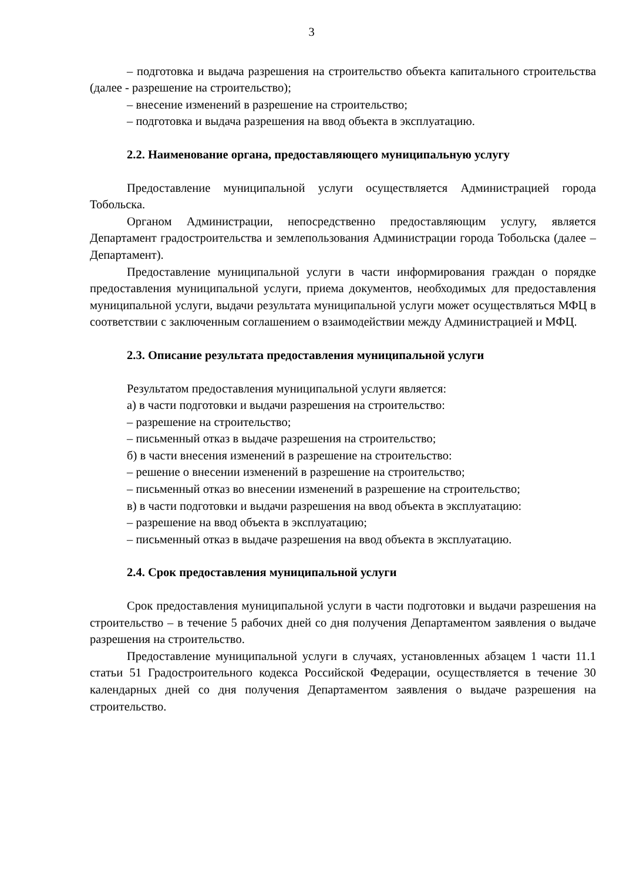3
– подготовка и выдача разрешения на строительство объекта капитального строительства (далее - разрешение на строительство);
– внесение изменений в разрешение на строительство;
– подготовка и выдача разрешения на ввод объекта в эксплуатацию.
2.2. Наименование органа, предоставляющего муниципальную услугу
Предоставление муниципальной услуги осуществляется Администрацией города Тобольска.
Органом Администрации, непосредственно предоставляющим услугу, является Департамент градостроительства и землепользования Администрации города Тобольска (далее – Департамент).
Предоставление муниципальной услуги в части информирования граждан о порядке предоставления муниципальной услуги, приема документов, необходимых для предоставления муниципальной услуги, выдачи результата муниципальной услуги может осуществляться МФЦ в соответствии с заключенным соглашением о взаимодействии между Администрацией и МФЦ.
2.3. Описание результата предоставления муниципальной услуги
Результатом предоставления муниципальной услуги является:
а) в части подготовки и выдачи разрешения на строительство:
– разрешение на строительство;
– письменный отказ в выдаче разрешения на строительство;
б) в части внесения изменений в разрешение на строительство:
– решение о внесении изменений в разрешение на строительство;
– письменный отказ во внесении изменений в разрешение на строительство;
в) в части подготовки и выдачи разрешения на ввод объекта в эксплуатацию:
– разрешение на ввод объекта в эксплуатацию;
– письменный отказ в выдаче разрешения на ввод объекта в эксплуатацию.
2.4. Срок предоставления муниципальной услуги
Срок предоставления муниципальной услуги в части подготовки и выдачи разрешения на строительство – в течение 5 рабочих дней со дня получения Департаментом заявления о выдаче разрешения на строительство.
Предоставление муниципальной услуги в случаях, установленных абзацем 1 части 11.1 статьи 51 Градостроительного кодекса Российской Федерации, осуществляется в течение 30 календарных дней со дня получения Департаментом заявления о выдаче разрешения на строительство.